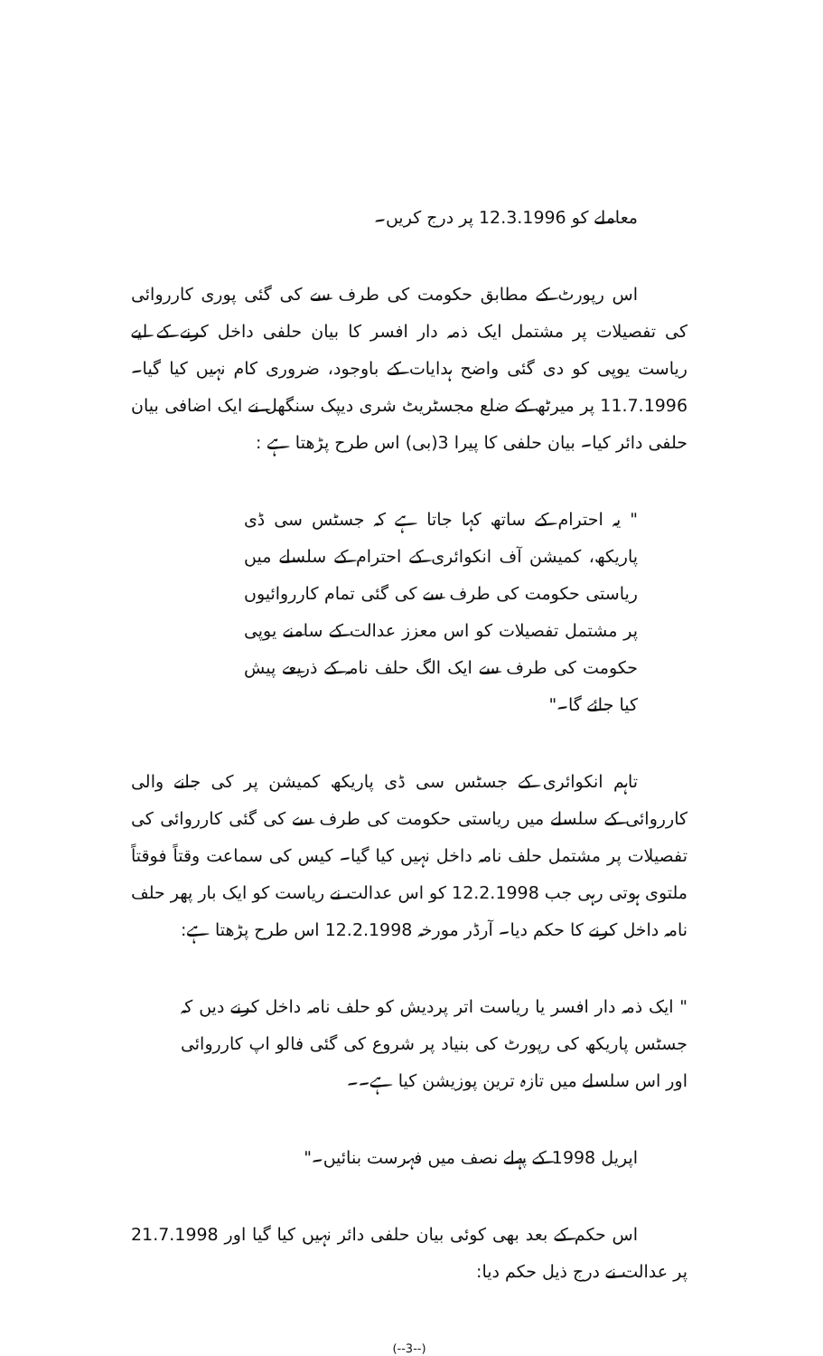معاملے کو 12.3.1996 پر درج کریں۔
اس رپورٹ کے مطابق حکومت کی طرف سے کی گئی پوری کارروائی کی تفصیلات پر مشتمل ایک ذمہ دار افسر کا بیان حلفی داخل کرنے کے لیے ریاست یوپی کو دی گئی واضح ہدایات کے باوجود، ضروری کام نہیں کیا گیا۔ 11.7.1996 پر میرٹھ کے ضلع مجسٹریٹ شری دیپک سنگھل نے ایک اضافی بیان حلفی دائر کیا۔ بیان حلفی کا پیرا 3(بی) اس طرح پڑھتا ہے :
" یہ احترام کے ساتھ کہا جاتا ہے کہ جسٹس سی ڈی پاریکھ، کمیشن آف انکوائری کے احترام کے سلسلے میں ریاستی حکومت کی طرف سے کی گئی تمام کارروائیوں پر مشتمل تفصیلات کو اس معزز عدالت کے سامنے یوپی حکومت کی طرف سے ایک الگ حلف نامہ کے ذریعے پیش کیا جائے گا۔"
تاہم انکوائری کے جسٹس سی ڈی پاریکھ کمیشن پر کی جانے والی کارروائی کے سلسلے میں ریاستی حکومت کی طرف سے کی گئی کارروائی کی تفصیلات پر مشتمل حلف نامہ داخل نہیں کیا گیا۔ کیس کی سماعت وقتاً فوقتاً ملتوی ہوتی رہی جب 12.2.1998 کو اس عدالت نے ریاست کو ایک بار پھر حلف نامہ داخل کرنے کا حکم دیا۔ آرڈر مورخہ 12.2.1998 اس طرح پڑھتا ہے:
" ایک ذمہ دار افسر یا ریاست اتر پردیش کو حلف نامہ داخل کرنے دیں کہ جسٹس پاریکھ کی رپورٹ کی بنیاد پر شروع کی گئی فالو اپ کارروائی اور اس سلسلے میں تازہ ترین پوزیشن کیا ہے۔۔
اپریل 1998 کے پہلے نصف میں فہرست بنائیں۔"
اس حکم کے بعد بھی کوئی بیان حلفی دائر نہیں کیا گیا اور 21.7.1998 پر عدالت نے درج ذیل حکم دیا:
(--3--)